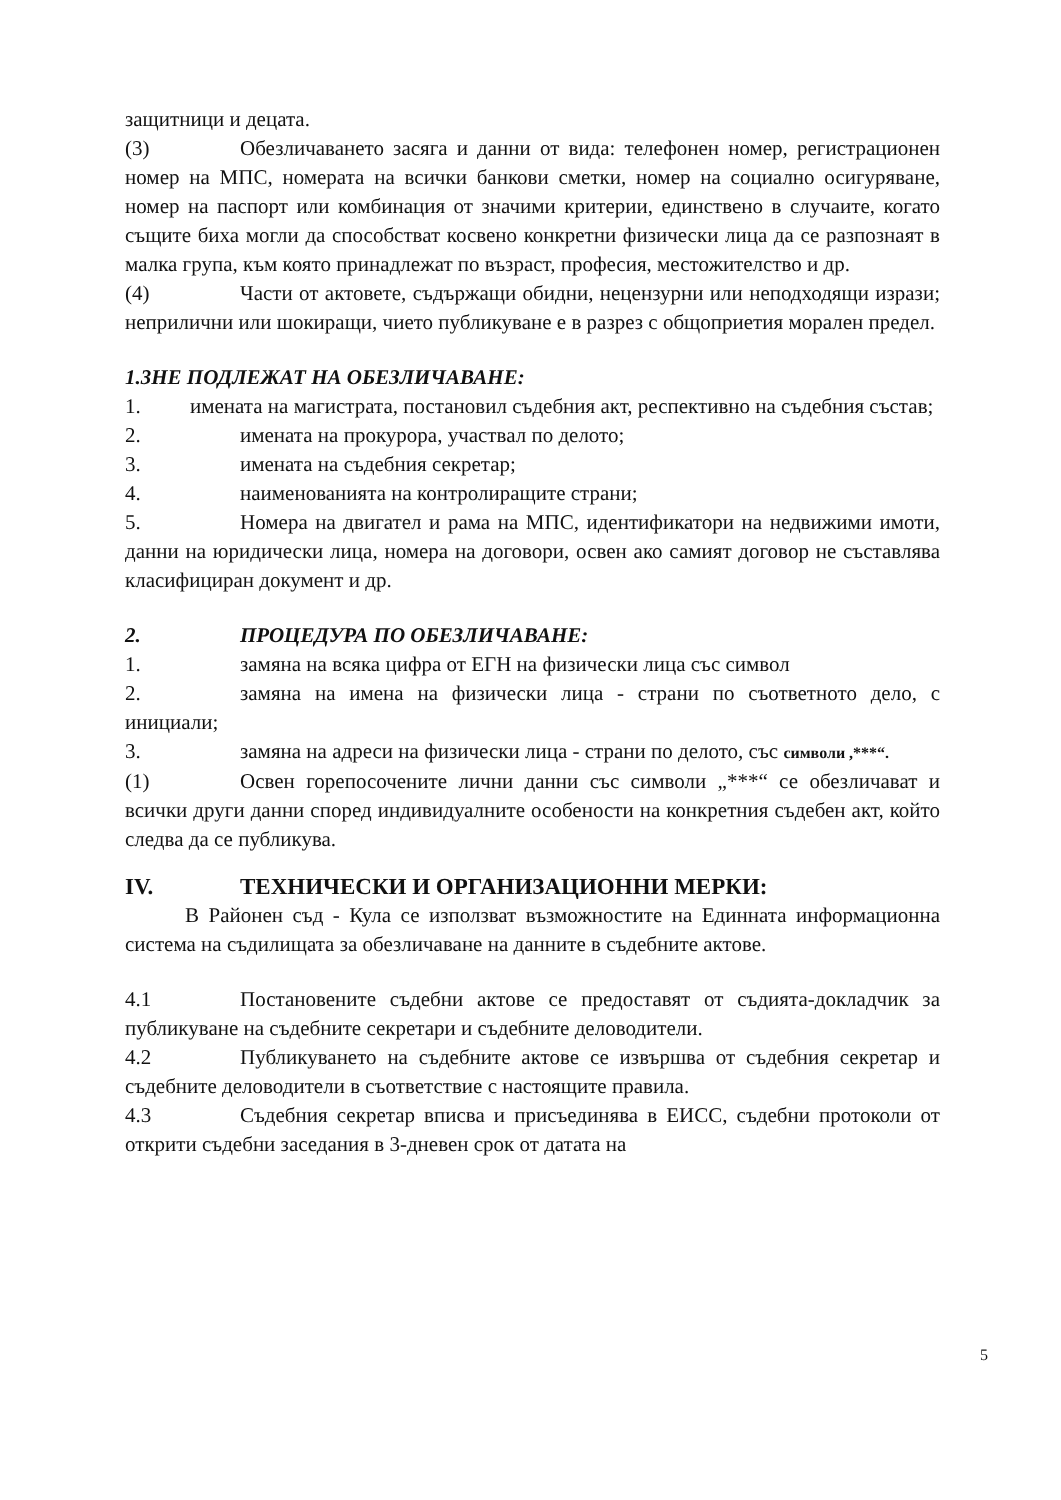защитници и децата.
(3) Обезличаването засяга и данни от вида: телефонен номер, регистрационен номер на МПС, номерата на всички банкови сметки, номер на социално осигуряване, номер на паспорт или комбинация от значими критерии, единствено в случаите, когато същите биха могли да способстват косвено конкретни физически лица да се разпознаят в малка група, към която принадлежат по възраст, професия, местожителство и др.
(4) Части от актовете, съдържащи обидни, нецензурни или неподходящи изрази; неприлични или шокиращи, чието публикуване е в разрез с общоприетия морален предел.
1.3НЕ ПОДЛЕЖАТ НА ОБЕЗЛИЧАВАНЕ:
1. имената на магистрата, постановил съдебния акт, респективно на съдебния състав;
2. имената на прокурора, участвал по делото;
3. имената на съдебния секретар;
4. наименованията на контролиращите страни;
5. Номера на двигател и рама на МПС, идентификатори на недвижими имоти, данни на юридически лица, номера на договори, освен ако самият договор не съставлява класифициран документ и др.
2. ПРОЦЕДУРА ПО ОБЕЗЛИЧАВАНЕ:
1. замяна на всяка цифра от ЕГН на физически лица със символ
2. замяна на имена на физически лица - страни по съответното дело, с инициали;
3. замяна на адреси на физически лица - страни по делото, със символи ,***“.
(1) Освен горепосочените лични данни със символи „***“ се обезличават и всички други данни според индивидуалните особености на конкретния съдебен акт, който следва да се публикува.
IV. ТЕХНИЧЕСКИ И ОРГАНИЗАЦИОННИ МЕРКИ:
В Районен съд - Кула се използват възможностите на Единната информационна система на съдилищата за обезличаване на данните в съдебните актове.
4.1 Постановените съдебни актове се предоставят от съдията-докладчик за публикуване на съдебните секретари и съдебните деловодители.
4.2 Публикуването на съдебните актове се извършва от съдебния секретар и съдебните деловодители в съответствие с настоящите правила.
4.3 Съдебния секретар вписва и присъединява в ЕИСС, съдебни протоколи от открити съдебни заседания в 3-дневен срок от датата на
5